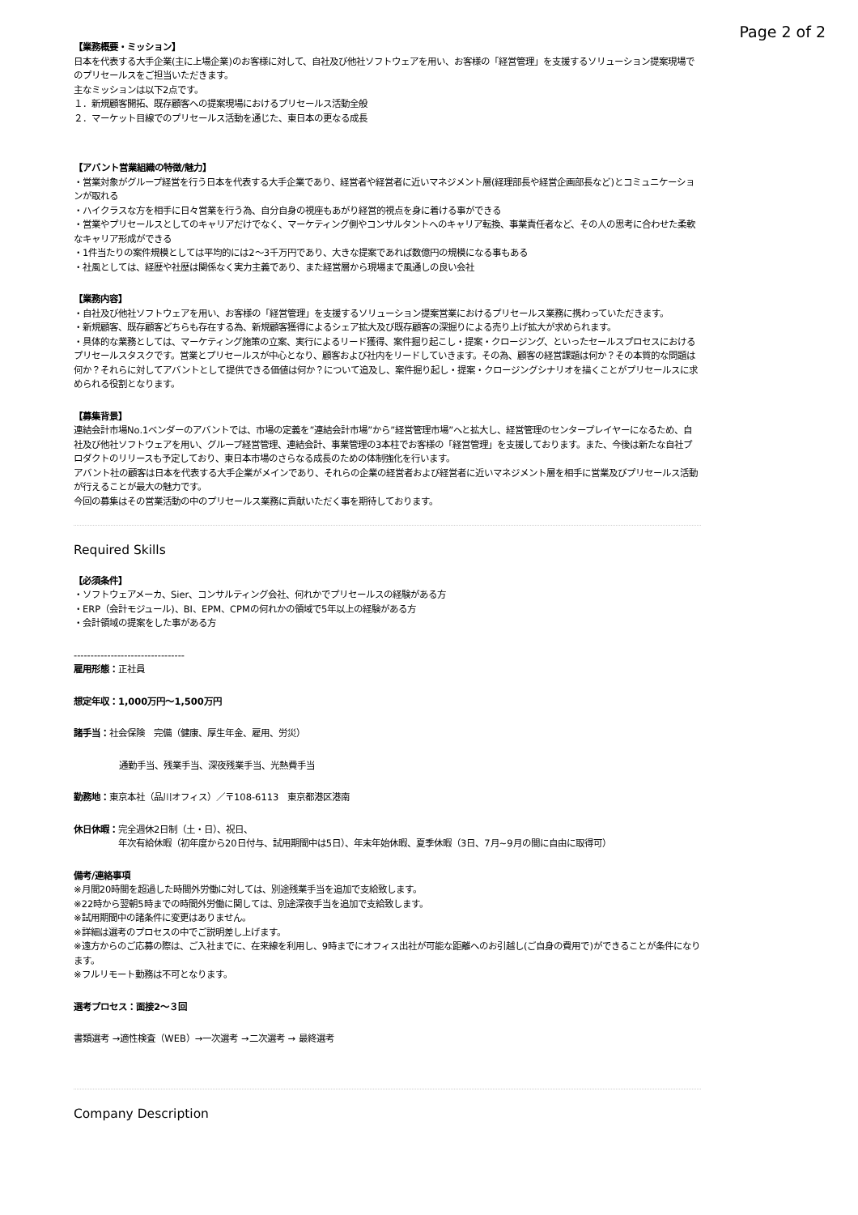Page 2 of 2
【業務概要・ミッション】
日本を代表する大手企業(主に上場企業)のお客様に対して、自社及び他社ソフトウェアを用い、お客様の「経営管理」を支援するソリューション提案現場でのプリセールスをご担当いただきます。
主なミッションは以下2点です。
１．新規顧客開拓、既存顧客への提案現場におけるプリセールス活動全般
２．マーケット目線でのプリセールス活動を通じた、東日本の更なる成長
【アバント営業組織の特徴/魅力】
・営業対象がグループ経営を行う日本を代表する大手企業であり、経営者や経営者に近いマネジメント層(経理部長や経営企画部長など)とコミュニケーションが取れる
・ハイクラスな方を相手に日々営業を行う為、自分自身の視座もあがり経営的視点を身に着ける事ができる
・営業やプリセールスとしてのキャリアだけでなく、マーケティング側やコンサルタントへのキャリア転換、事業責任者など、その人の思考に合わせた柔軟なキャリア形成ができる
・1件当たりの案件規模としては平均的には2～3千万円であり、大きな提案であれば数億円の規模になる事もある
・社風としては、経歴や社歴は関係なく実力主義であり、また経営層から現場まで風通しの良い会社
【業務内容】
・自社及び他社ソフトウェアを用い、お客様の「経営管理」を支援するソリューション提案営業におけるプリセールス業務に携わっていただきます。
・新規顧客、既存顧客どちらも存在する為、新規顧客獲得によるシェア拡大及び既存顧客の深掘りによる売り上げ拡大が求められます。
・具体的な業務としては、マーケティング施策の立案、実行によるリード獲得、案件掘り起こし・提案・クロージング、といったセールスプロセスにおけるプリセールスタスクです。営業とプリセールスが中心となり、顧客および社内をリードしていきます。その為、顧客の経営課題は何か？その本質的な問題は何か？それらに対してアバントとして提供できる価値は何か？について追及し、案件掘り起し・提案・クロージングシナリオを描くことがプリセールスに求められる役割となります。
【募集背景】
連結会計市場No.1ベンダーのアバントでは、市場の定義を”連結会計市場”から”経営管理市場”へと拡大し、経営管理のセンタープレイヤーになるため、自社及び他社ソフトウェアを用い、グループ経営管理、連結会計、事業管理の3本柱でお客様の「経営管理」を支援しております。また、今後は新たな自社プロダクトのリリースも予定しており、東日本市場のさらなる成長のための体制強化を行います。
アバント社の顧客は日本を代表する大手企業がメインであり、それらの企業の経営者および経営者に近いマネジメント層を相手に営業及びプリセールス活動が行えることが最大の魅力です。
今回の募集はその営業活動の中のプリセールス業務に貢献いただく事を期待しております。
Required Skills
【必須条件】
・ソフトウェアメーカ、Sier、コンサルティング会社、何れかでプリセールスの経験がある方
・ERP（会計モジュール)、BI、EPM、CPMの何れかの領域で5年以上の経験がある方
・会計領域の提案をした事がある方
---------------------------------
雇用形態：正社員
想定年収：1,000万円～1,500万円
諸手当：社会保険　完備（健康、厚生年金、雇用、労災）
通勤手当、残業手当、深夜残業手当、光熱費手当
勤務地：東京本社（品川オフィス）／〒108-6113　東京都港区港南
休日休暇：完全週休2日制（土・日）、祝日、
　　　　　年次有給休暇（初年度から20日付与、試用期間中は5日）、年末年始休暇、夏季休暇（3日、7月~9月の間に自由に取得可）
備考/連絡事項
※月間20時間を超過した時間外労働に対しては、別途残業手当を追加で支給致します。
※22時から翌朝5時までの時間外労働に関しては、別途深夜手当を追加で支給致します。
※試用期間中の諸条件に変更はありません。
※詳細は選考のプロセスの中でご説明差し上げます。
※遠方からのご応募の際は、ご入社までに、在来線を利用し、9時までにオフィス出社が可能な距離へのお引越し(ご自身の費用で)ができることが条件になります。
※フルリモート勤務は不可となります。
選考プロセス：面接2～３回
書類選考 →適性検査（WEB）→一次選考 →二次選考 → 最終選考
Company Description